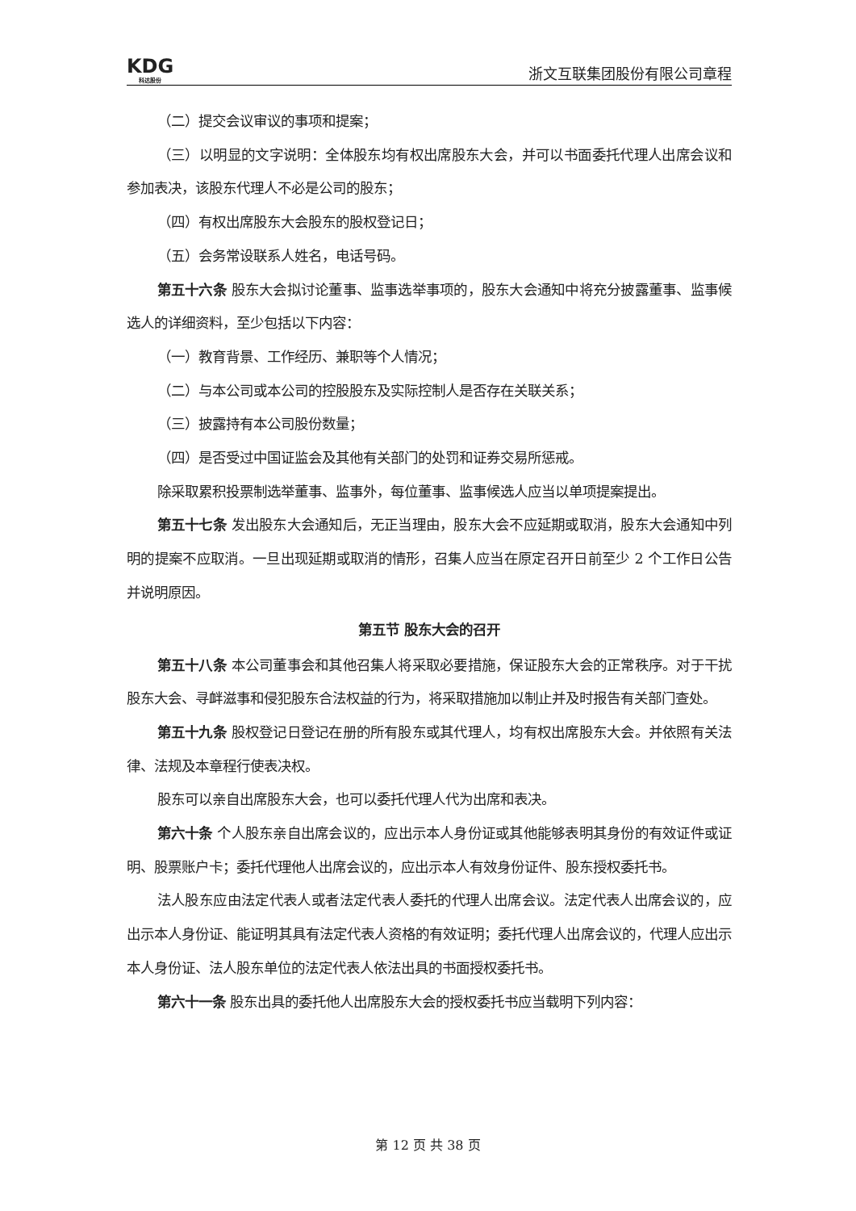KDG
科达股份
浙文互联集团股份有限公司章程
（二）提交会议审议的事项和提案；
（三）以明显的文字说明：全体股东均有权出席股东大会，并可以书面委托代理人出席会议和参加表决，该股东代理人不必是公司的股东；
（四）有权出席股东大会股东的股权登记日；
（五）会务常设联系人姓名，电话号码。
第五十六条 股东大会拟讨论董事、监事选举事项的，股东大会通知中将充分披露董事、监事候选人的详细资料，至少包括以下内容：
（一）教育背景、工作经历、兼职等个人情况；
（二）与本公司或本公司的控股股东及实际控制人是否存在关联关系；
（三）披露持有本公司股份数量；
（四）是否受过中国证监会及其他有关部门的处罚和证券交易所惩戒。
除采取累积投票制选举董事、监事外，每位董事、监事候选人应当以单项提案提出。
第五十七条 发出股东大会通知后，无正当理由，股东大会不应延期或取消，股东大会通知中列明的提案不应取消。一旦出现延期或取消的情形，召集人应当在原定召开日前至少 2 个工作日公告并说明原因。
第五节 股东大会的召开
第五十八条 本公司董事会和其他召集人将采取必要措施，保证股东大会的正常秩序。对于干扰股东大会、寻衅滋事和侵犯股东合法权益的行为，将采取措施加以制止并及时报告有关部门查处。
第五十九条 股权登记日登记在册的所有股东或其代理人，均有权出席股东大会。并依照有关法律、法规及本章程行使表决权。
股东可以亲自出席股东大会，也可以委托代理人代为出席和表决。
第六十条 个人股东亲自出席会议的，应出示本人身份证或其他能够表明其身份的有效证件或证明、股票账户卡；委托代理他人出席会议的，应出示本人有效身份证件、股东授权委托书。
法人股东应由法定代表人或者法定代表人委托的代理人出席会议。法定代表人出席会议的，应出示本人身份证、能证明其具有法定代表人资格的有效证明；委托代理人出席会议的，代理人应出示本人身份证、法人股东单位的法定代表人依法出具的书面授权委托书。
第六十一条 股东出具的委托他人出席股东大会的授权委托书应当载明下列内容：
第 12 页 共 38 页